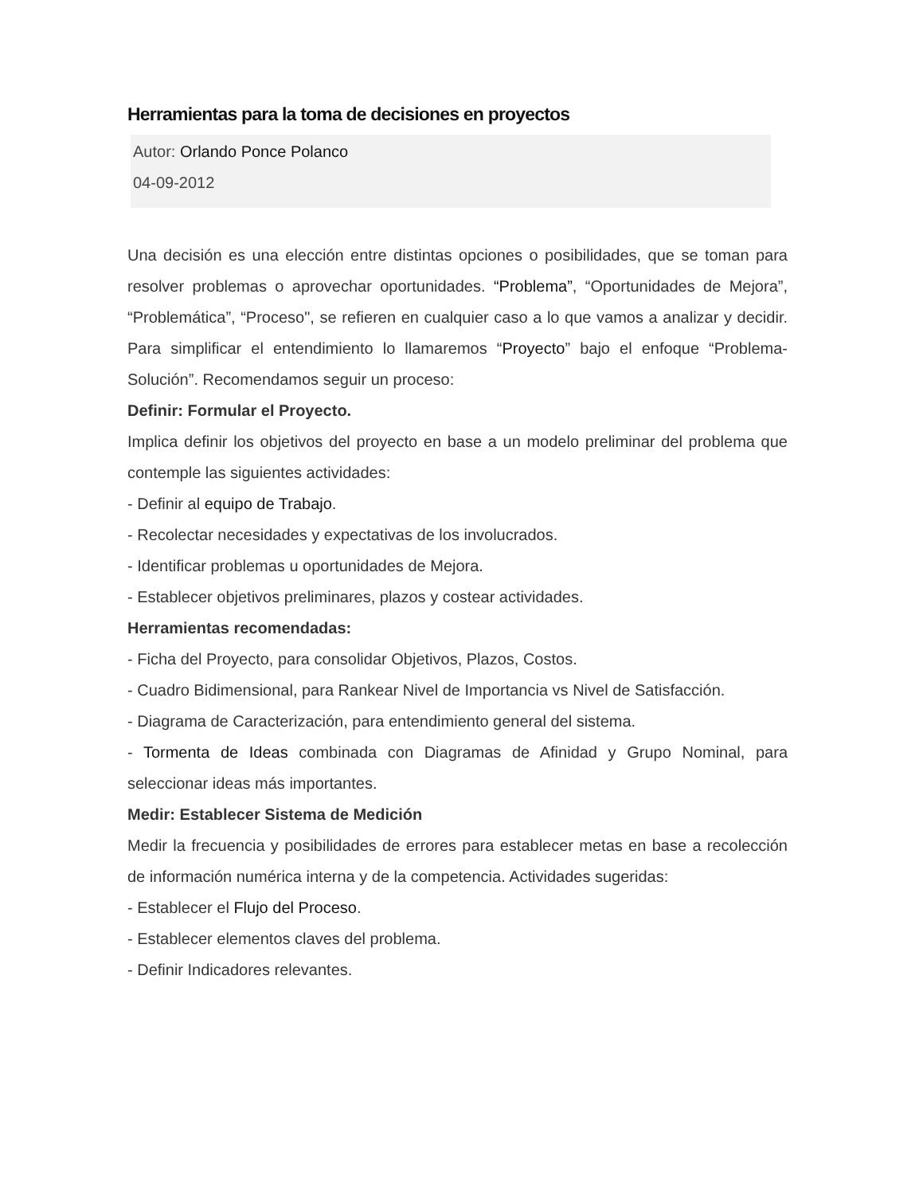Herramientas para la toma de decisiones en proyectos
Autor: Orlando Ponce Polanco
04-09-2012
Una decisión es una elección entre distintas opciones o posibilidades, que se toman para resolver problemas o aprovechar oportunidades. “Problema”, “Oportunidades de Mejora”, “Problemática”, “Proceso", se refieren en cualquier caso a lo que vamos a analizar y decidir. Para simplificar el entendimiento lo llamaremos “Proyecto” bajo el enfoque “Problema-Solución”. Recomendamos seguir un proceso:
Definir: Formular el Proyecto.
Implica definir los objetivos del proyecto en base a un modelo preliminar del problema que contemple las siguientes actividades:
- Definir al equipo de Trabajo.
- Recolectar necesidades y expectativas de los involucrados.
- Identificar problemas u oportunidades de Mejora.
- Establecer objetivos preliminares, plazos y costear actividades.
Herramientas recomendadas:
- Ficha del Proyecto, para consolidar Objetivos, Plazos, Costos.
- Cuadro Bidimensional, para Rankear Nivel de Importancia vs Nivel de Satisfacción.
- Diagrama de Caracterización, para entendimiento general del sistema.
- Tormenta de Ideas combinada con Diagramas de Afinidad y Grupo Nominal, para seleccionar ideas más importantes.
Medir: Establecer Sistema de Medición
Medir la frecuencia y posibilidades de errores para establecer metas en base a recolección de información numérica interna y de la competencia. Actividades sugeridas:
- Establecer el Flujo del Proceso.
- Establecer elementos claves del problema.
- Definir Indicadores relevantes.